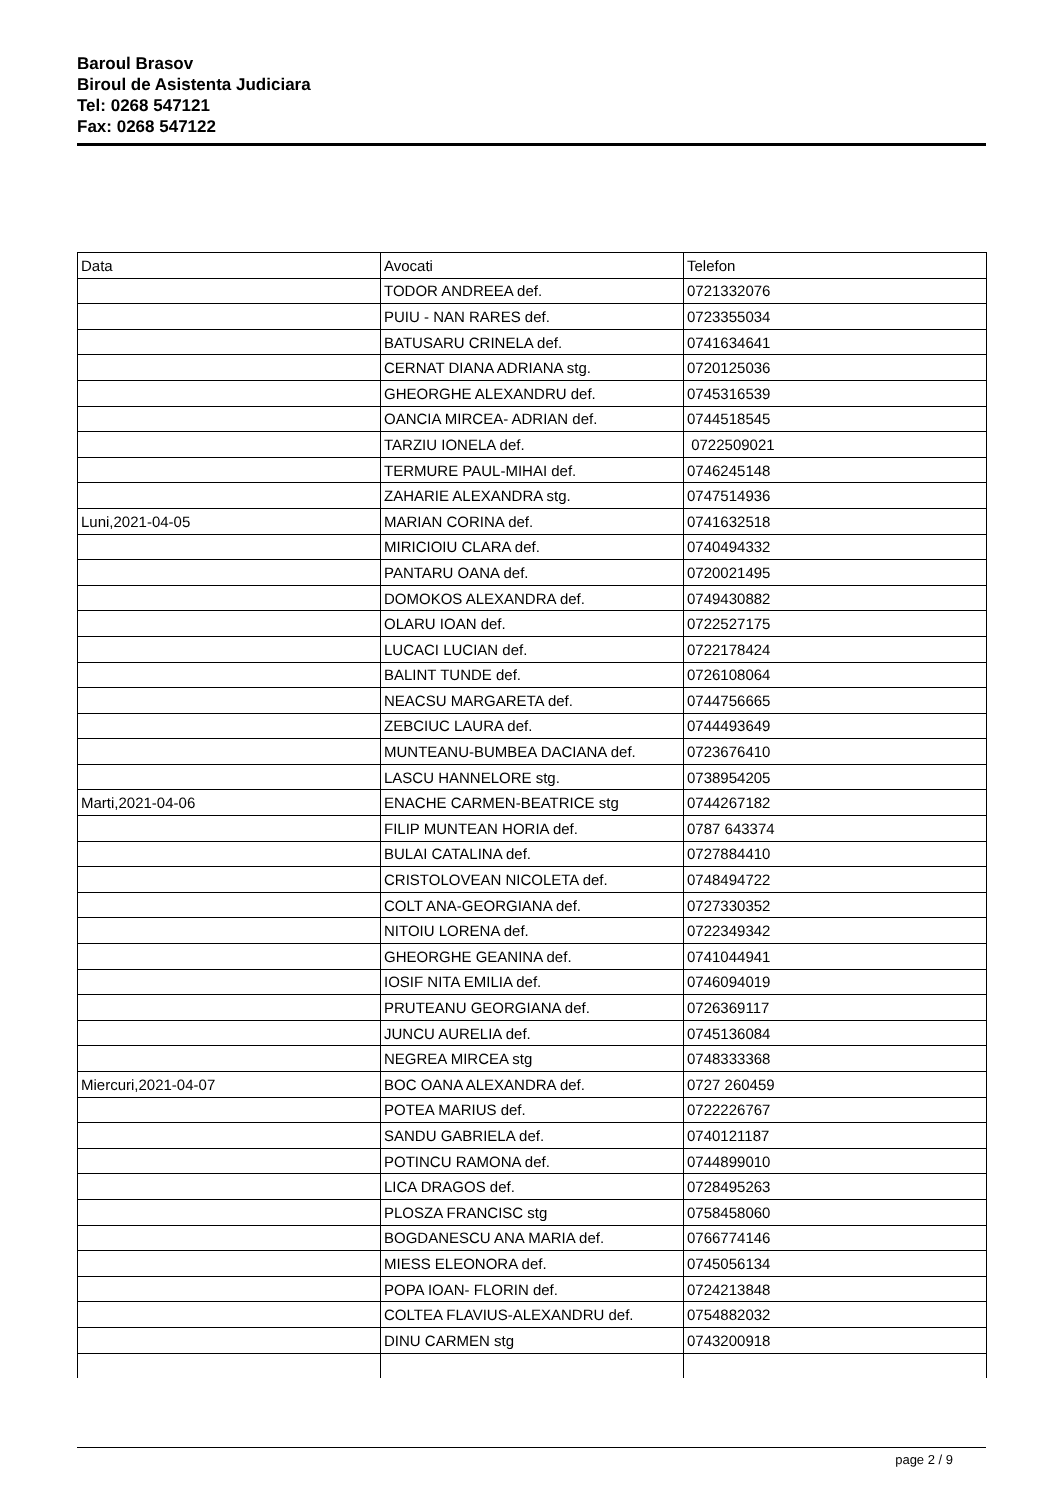Baroul Brasov
Biroul de Asistenta Judiciara
Tel: 0268 547121
Fax: 0268 547122
| Data | Avocati | Telefon |
| --- | --- | --- |
| | TODOR ANDREEA def. | 0721332076 |
| | PUIU - NAN RARES def. | 0723355034 |
| | BATUSARU CRINELA def. | 0741634641 |
| | CERNAT DIANA ADRIANA stg. | 0720125036 |
| | GHEORGHE ALEXANDRU def. | 0745316539 |
| | OANCIA MIRCEA- ADRIAN def. | 0744518545 |
| | TARZIU IONELA def. | 0722509021 |
| | TERMURE PAUL-MIHAI def. | 0746245148 |
| | ZAHARIE ALEXANDRA stg. | 0747514936 |
| Luni,2021-04-05 | MARIAN CORINA def. | 0741632518 |
| | MIRICIOIU CLARA def. | 0740494332 |
| | PANTARU OANA def. | 0720021495 |
| | DOMOKOS ALEXANDRA def. | 0749430882 |
| | OLARU IOAN def. | 0722527175 |
| | LUCACI LUCIAN def. | 0722178424 |
| | BALINT TUNDE def. | 0726108064 |
| | NEACSU MARGARETA def. | 0744756665 |
| | ZEBCIUC LAURA def. | 0744493649 |
| | MUNTEANU-BUMBEA DACIANA def. | 0723676410 |
| | LASCU HANNELORE stg. | 0738954205 |
| Marti,2021-04-06 | ENACHE CARMEN-BEATRICE stg | 0744267182 |
| | FILIP MUNTEAN HORIA def. | 0787 643374 |
| | BULAI CATALINA def. | 0727884410 |
| | CRISTOLOVEAN NICOLETA def. | 0748494722 |
| | COLT ANA-GEORGIANA def. | 0727330352 |
| | NITOIU LORENA def. | 0722349342 |
| | GHEORGHE GEANINA def. | 0741044941 |
| | IOSIF NITA EMILIA def. | 0746094019 |
| | PRUTEANU GEORGIANA def. | 0726369117 |
| | JUNCU AURELIA def. | 0745136084 |
| | NEGREA MIRCEA stg | 0748333368 |
| Miercuri,2021-04-07 | BOC OANA ALEXANDRA def. | 0727 260459 |
| | POTEA MARIUS def. | 0722226767 |
| | SANDU GABRIELA def. | 0740121187 |
| | POTINCU RAMONA def. | 0744899010 |
| | LICA DRAGOS def. | 0728495263 |
| | PLOSZA FRANCISC stg | 0758458060 |
| | BOGDANESCU ANA MARIA def. | 0766774146 |
| | MIESS ELEONORA def. | 0745056134 |
| | POPA IOAN- FLORIN def. | 0724213848 |
| | COLTEA FLAVIUS-ALEXANDRU def. | 0754882032 |
| | DINU CARMEN stg | 0743200918 |
page 2 / 9